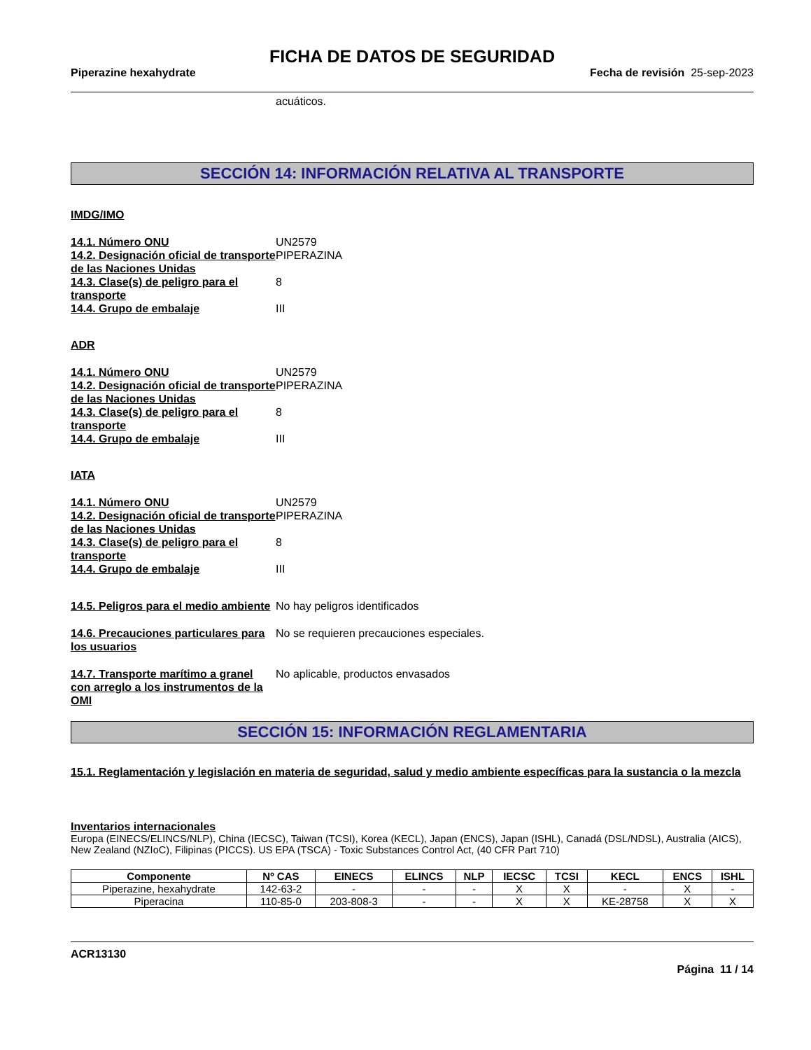FICHA DE DATOS DE SEGURIDAD
Piperazine hexahydrate Fecha de revisión 25-sep-2023
acuáticos.
SECCIÓN 14: INFORMACIÓN RELATIVA AL TRANSPORTE
IMDG/IMO
14.1. Número ONU UN2579
14.2. Designación oficial de transporte de las Naciones Unidas
PIPERAZINA
14.3. Clase(s) de peligro para el transporte
8
14.4. Grupo de embalaje III
ADR
14.1. Número ONU UN2579
14.2. Designación oficial de transporte de las Naciones Unidas
PIPERAZINA
14.3. Clase(s) de peligro para el transporte
8
14.4. Grupo de embalaje III
IATA
14.1. Número ONU UN2579
14.2. Designación oficial de transporte de las Naciones Unidas
PIPERAZINA
14.3. Clase(s) de peligro para el transporte
8
14.4. Grupo de embalaje III
14.5. Peligros para el medio ambiente
No hay peligros identificados
14.6. Precauciones particulares para los usuarios
No se requieren precauciones especiales.
14.7. Transporte marítimo a granel con arreglo a los instrumentos de la OMI
No aplicable, productos envasados
SECCIÓN 15: INFORMACIÓN REGLAMENTARIA
15.1. Reglamentación y legislación en materia de seguridad, salud y medio ambiente específicas para la sustancia o la mezcla
Inventarios internacionales
Europa (EINECS/ELINCS/NLP), China (IECSC), Taiwan (TCSI), Korea (KECL), Japan (ENCS), Japan (ISHL), Canadá (DSL/NDSL), Australia (AICS), New Zealand (NZIoC), Filipinas (PICCS). US EPA (TSCA) - Toxic Substances Control Act, (40 CFR Part 710)
| Componente | Nº CAS | EINECS | ELINCS | NLP | IECSC | TCSI | KECL | ENCS | ISHL |
| --- | --- | --- | --- | --- | --- | --- | --- | --- | --- |
| Piperazine, hexahydrate | 142-63-2 | - | - | - | X | X | - | X | - |
| Piperacina | 110-85-0 | 203-808-3 | - | - | X | X | KE-28758 | X | X |
ACR13130
Página 11 / 14